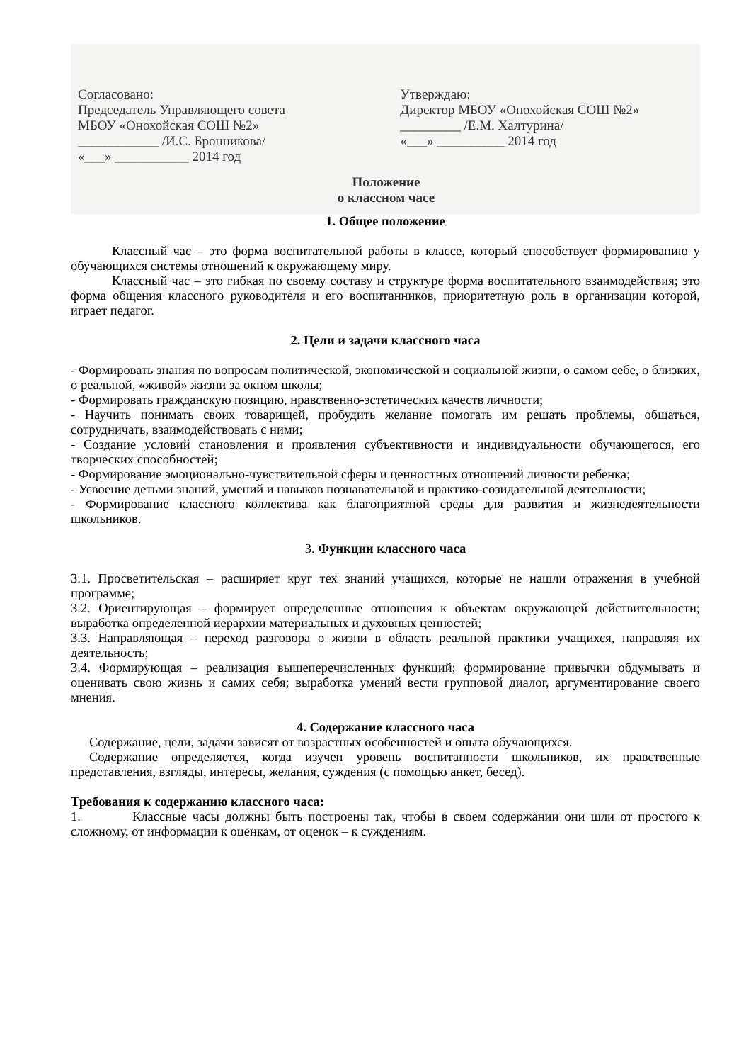Согласовано:
Председатель Управляющего совета
МБОУ «Онохойская СОШ №2»
____________ /И.С. Бронникова/
«___» ___________ 2014 год
Утверждаю:
Директор МБОУ «Онохойская СОШ №2»
_________ /Е.М. Халтурина/
«___» __________ 2014 год
Положение
о классном часе
1. Общее положение
Классный час – это форма воспитательной работы в классе, который способствует формированию у обучающихся системы отношений к окружающему миру.
Классный час – это гибкая по своему составу и структуре форма воспитательного взаимодействия; это форма общения классного руководителя и его воспитанников, приоритетную роль в организации которой, играет педагог.
2. Цели и задачи классного часа
- Формировать знания по вопросам политической, экономической и социальной жизни, о самом себе, о близких, о реальной, «живой» жизни за окном школы;
- Формировать гражданскую позицию, нравственно-эстетических качеств личности;
- Научить понимать своих товарищей, пробудить желание помогать им решать проблемы, общаться, сотрудничать, взаимодействовать с ними;
- Создание условий становления и проявления субъективности и индивидуальности обучающегося, его творческих способностей;
- Формирование эмоционально-чувствительной сферы и ценностных отношений личности ребенка;
- Усвоение детьми знаний, умений и навыков познавательной и практико-созидательной деятельности;
- Формирование классного коллектива как благоприятной среды для развития и жизнедеятельности школьников.
3. Функции классного часа
3.1. Просветительская – расширяет круг тех знаний учащихся, которые не нашли отражения в учебной программе;
3.2. Ориентирующая – формирует определенные отношения к объектам окружающей действительности; выработка определенной иерархии материальных и духовных ценностей;
3.3. Направляющая – переход разговора о жизни в область реальной практики учащихся, направляя их деятельность;
3.4. Формирующая – реализация вышеперечисленных функций; формирование привычки обдумывать и оценивать свою жизнь и самих себя; выработка умений вести групповой диалог, аргументирование своего мнения.
4. Содержание классного часа
Содержание, цели, задачи зависят от возрастных особенностей и опыта обучающихся.
Содержание определяется, когда изучен уровень воспитанности школьников, их нравственные представления, взгляды, интересы, желания, суждения (с помощью анкет, бесед).
Требования к содержанию классного часа:
1. Классные часы должны быть построены так, чтобы в своем содержании они шли от простого к сложному, от информации к оценкам, от оценок – к суждениям.